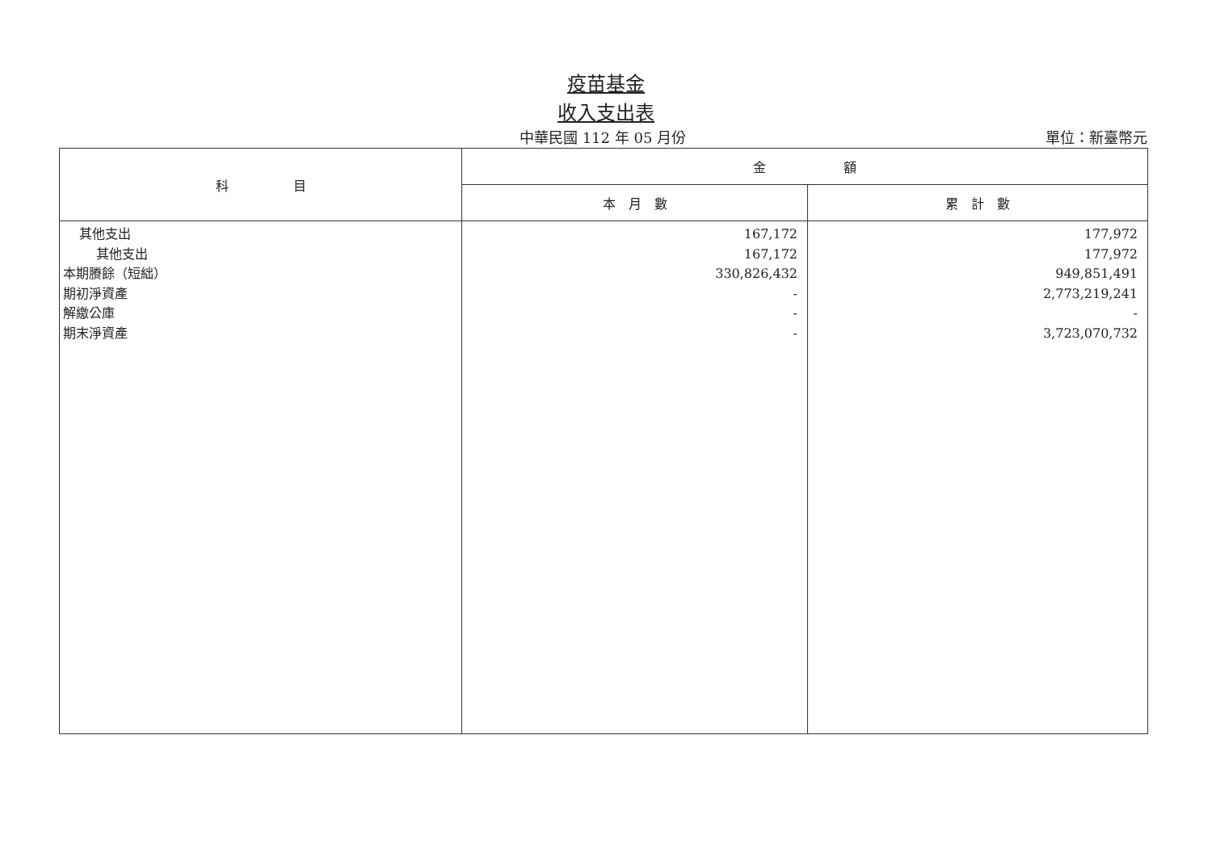疫苗基金
收入支出表
中華民國 112 年 05 月份 單位：新臺幣元
| 科 目 | 金 額 | |
| --- | --- | --- |
| | 本 月 數 | 累 計 數 |
| 其他支出 其他支出 本期賸餘（短絀） 期初淨資產 解繳公庫 期末淨資產 | 167,172 167,172 330,826,432 - - - | 177,972 177,972 949,851,491 2,773,219,241 - 3,723,070,732 |